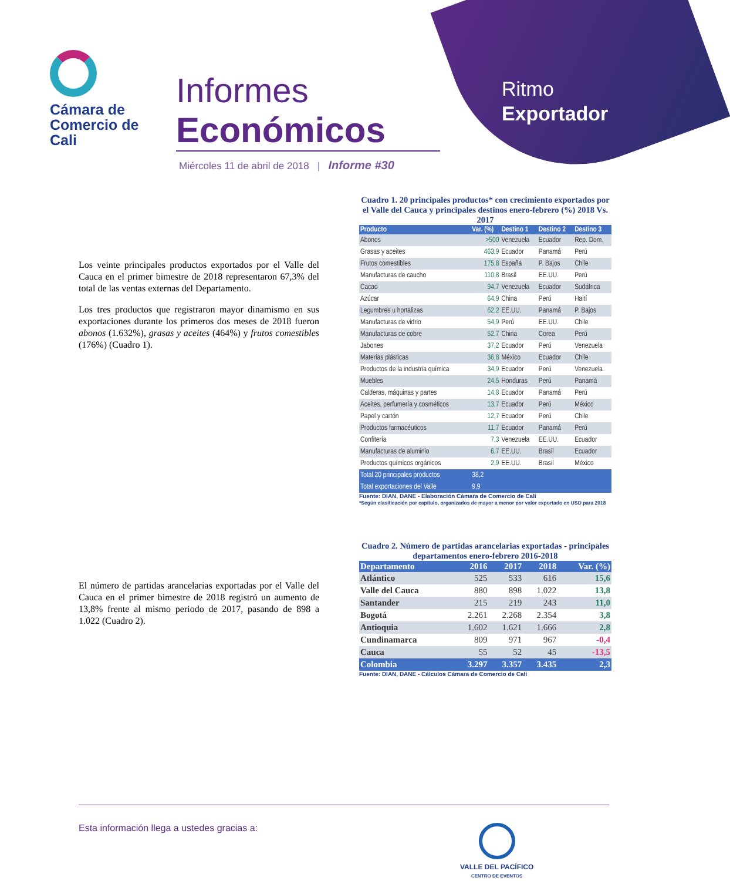Cámara de
Comercio de
Cali
Informes
Económicos
Miércoles 11 de abril de 2018 | Informe #30
Ritmo
Exportador
Los veinte principales productos exportados por el Valle del Cauca en el primer bimestre de 2018 representaron 67,3% del total de las ventas externas del Departamento.
Los tres productos que registraron mayor dinamismo en sus exportaciones durante los primeros dos meses de 2018 fueron abonos (1.632%), grasas y aceites (464%) y frutos comestibles (176%) (Cuadro 1).
Cuadro 1. 20 principales productos* con crecimiento exportados por el Valle del Cauca y principales destinos enero-febrero (%) 2018 Vs. 2017
| Producto | Var. (%) | Destino 1 | Destino 2 | Destino 3 |
| --- | --- | --- | --- | --- |
| Abonos | >500 | Venezuela | Ecuador | Rep. Dom. |
| Grasas y aceites | 463,9 | Ecuador | Panamá | Perú |
| Frutos comestibles | 175,8 | España | P. Bajos | Chile |
| Manufacturas de caucho | 110,8 | Brasil | EE.UU. | Perú |
| Cacao | 94,7 | Venezuela | Ecuador | Sudáfrica |
| Azúcar | 64,9 | China | Perú | Haití |
| Legumbres u hortalizas | 62,2 | EE.UU. | Panamá | P. Bajos |
| Manufacturas de vidrio | 54,9 | Perú | EE.UU. | Chile |
| Manufacturas de cobre | 52,7 | China | Corea | Perú |
| Jabones | 37,2 | Ecuador | Perú | Venezuela |
| Materias plásticas | 36,8 | México | Ecuador | Chile |
| Productos de la industria química | 34,9 | Ecuador | Perú | Venezuela |
| Muebles | 24,5 | Honduras | Perú | Panamá |
| Calderas, máquinas y partes | 14,8 | Ecuador | Panamá | Perú |
| Aceites, perfumería y cosméticos | 13,7 | Ecuador | Perú | México |
| Papel y cartón | 12,7 | Ecuador | Perú | Chile |
| Productos farmacéuticos | 11,7 | Ecuador | Panamá | Perú |
| Confitería | 7,3 | Venezuela | EE.UU. | Ecuador |
| Manufacturas de aluminio | 6,7 | EE.UU. | Brasil | Ecuador |
| Productos químicos orgánicos | 2,9 | EE.UU. | Brasil | México |
| Total 20 principales productos | 38,2 | | | |
| Total exportaciones del Valle | 9,9 | | | |
Fuente: DIAN, DANE - Elaboración Cámara de Comercio de Cali
*Según clasificación por capítulo, organizados de mayor a menor por valor exportado en USD para 2018
El número de partidas arancelarias exportadas por el Valle del Cauca en el primer bimestre de 2018 registró un aumento de 13,8% frente al mismo periodo de 2017, pasando de 898 a 1.022 (Cuadro 2).
Cuadro 2. Número de partidas arancelarias exportadas - principales departamentos enero-febrero 2016-2018
| Departamento | 2016 | 2017 | 2018 | Var. (%) |
| --- | --- | --- | --- | --- |
| Atlántico | 525 | 533 | 616 | 15,6 |
| Valle del Cauca | 880 | 898 | 1.022 | 13,8 |
| Santander | 215 | 219 | 243 | 11,0 |
| Bogotá | 2.261 | 2.268 | 2.354 | 3,8 |
| Antioquia | 1.602 | 1.621 | 1.666 | 2,8 |
| Cundinamarca | 809 | 971 | 967 | -0,4 |
| Cauca | 55 | 52 | 45 | -13,5 |
| Colombia | 3.297 | 3.357 | 3.435 | 2,3 |
Fuente: DIAN, DANE - Cálculos Cámara de Comercio de Cali
Esta información llega a ustedes gracias a:
VALLE DEL PACÍFICO
CENTRO DE EVENTOS